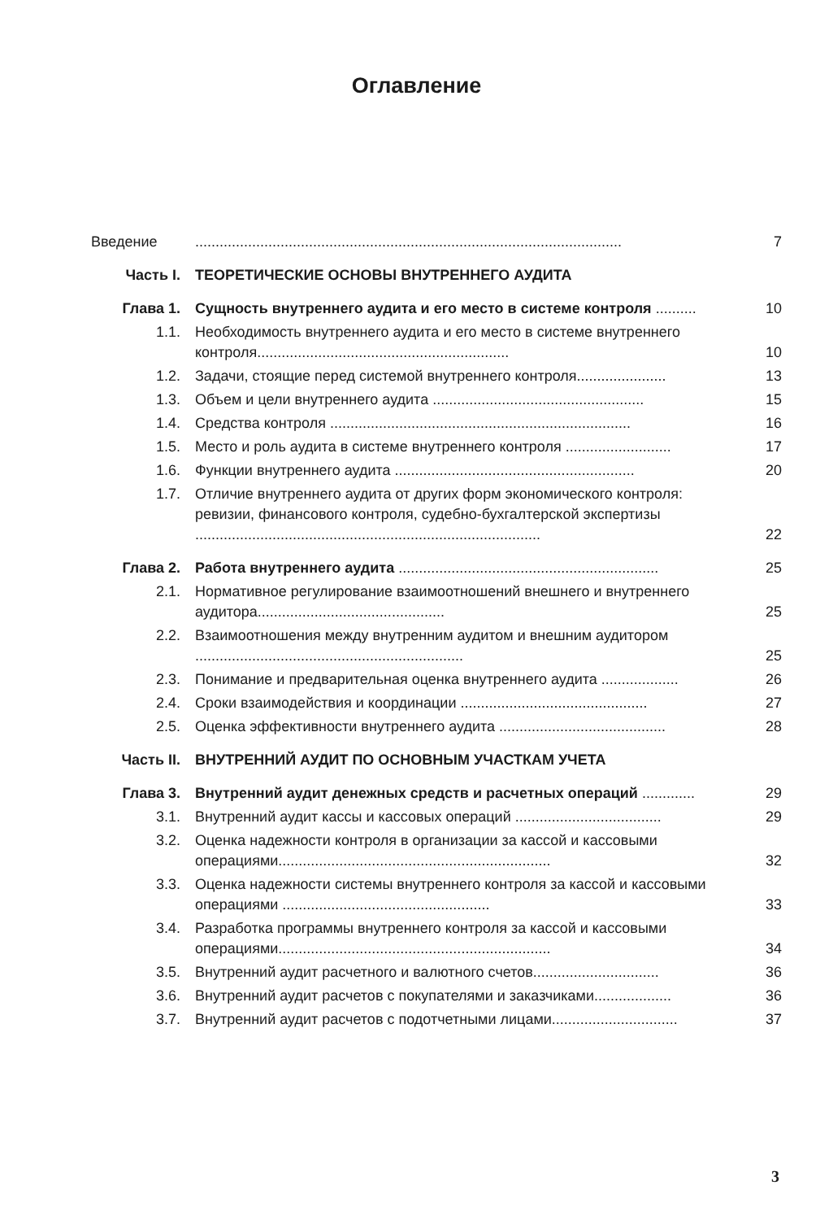Оглавление
| Введение | ......................................................................................................... | 7 |
| Часть I. | ТЕОРЕТИЧЕСКИЕ ОСНОВЫ ВНУТРЕННЕГО АУДИТА | |
| Глава 1. | Сущность внутреннего аудита и его место в системе контроля .......... | 10 |
| 1.1. | Необходимость внутреннего аудита и его место в системе внутреннего контроля.............................................................. | 10 |
| 1.2. | Задачи, стоящие перед системой внутреннего контроля...................... | 13 |
| 1.3. | Объем и цели внутреннего аудита .................................................... | 15 |
| 1.4. | Средства контроля .......................................................................... | 16 |
| 1.5. | Место и роль аудита в системе внутреннего контроля .......................... | 17 |
| 1.6. | Функции внутреннего аудита ........................................................... | 20 |
| 1.7. | Отличие внутреннего аудита от других форм экономического контроля: ревизии, финансового контроля, судебно-бухгалтерской экспертизы ..................................................................................... | 22 |
| Глава 2. | Работа внутреннего аудита ................................................................ | 25 |
| 2.1. | Нормативное регулирование взаимоотношений внешнего и внутреннего аудитора.............................................. | 25 |
| 2.2. | Взаимоотношения между внутренним аудитом и внешним аудитором .................................................................. | 25 |
| 2.3. | Понимание и предварительная оценка внутреннего аудита ................... | 26 |
| 2.4. | Сроки взаимодействия и координации .............................................. | 27 |
| 2.5. | Оценка эффективности внутреннего аудита ......................................... | 28 |
| Часть II. | ВНУТРЕННИЙ АУДИТ ПО ОСНОВНЫМ УЧАСТКАМ УЧЕТА | |
| Глава 3. | Внутренний аудит денежных средств и расчетных операций ............. | 29 |
| 3.1. | Внутренний аудит кассы и кассовых операций .................................... | 29 |
| 3.2. | Оценка надежности контроля в организации за кассой и кассовыми операциями................................................................... | 32 |
| 3.3. | Оценка надежности системы внутреннего контроля за кассой и кассовыми операциями ................................................... | 33 |
| 3.4. | Разработка программы внутреннего контроля за кассой и кассовыми операциями................................................................... | 34 |
| 3.5. | Внутренний аудит расчетного и валютного счетов............................... | 36 |
| 3.6. | Внутренний аудит расчетов с покупателями и заказчиками................... | 36 |
| 3.7. | Внутренний аудит расчетов с подотчетными лицами............................... | 37 |
3